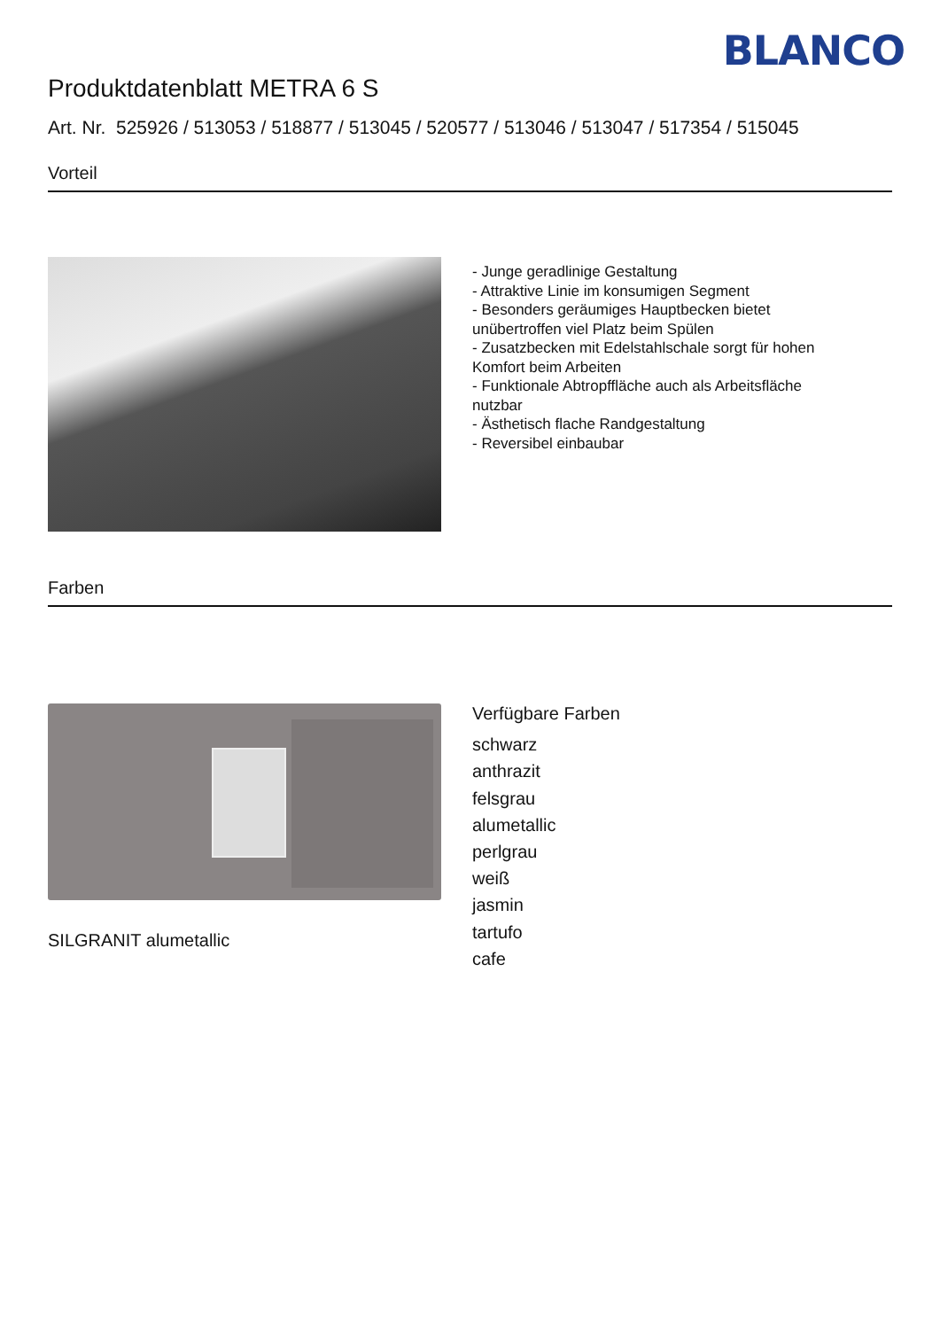BLANCO
Produktdatenblatt METRA 6 S
Art. Nr. 525926 / 513053 / 518877 / 513045 / 520577 / 513046 / 513047 / 517354 / 515045
Vorteil
- Junge geradlinige Gestaltung
- Attraktive Linie im konsumigen Segment
- Besonders geräumiges Hauptbecken bietet unübertroffen viel Platz beim Spülen
- Zusatzbecken mit Edelstahlschale sorgt für hohen Komfort beim Arbeiten
- Funktionale Abtropffläche auch als Arbeitsfläche nutzbar
- Ästhetisch flache Randgestaltung
- Reversibel einbaubar
Farben
SILGRANIT alumetallic
Verfügbare Farben
schwarz
anthrazit
felsgrau
alumetallic
perlgrau
weiß
jasmin
tartufo
cafe